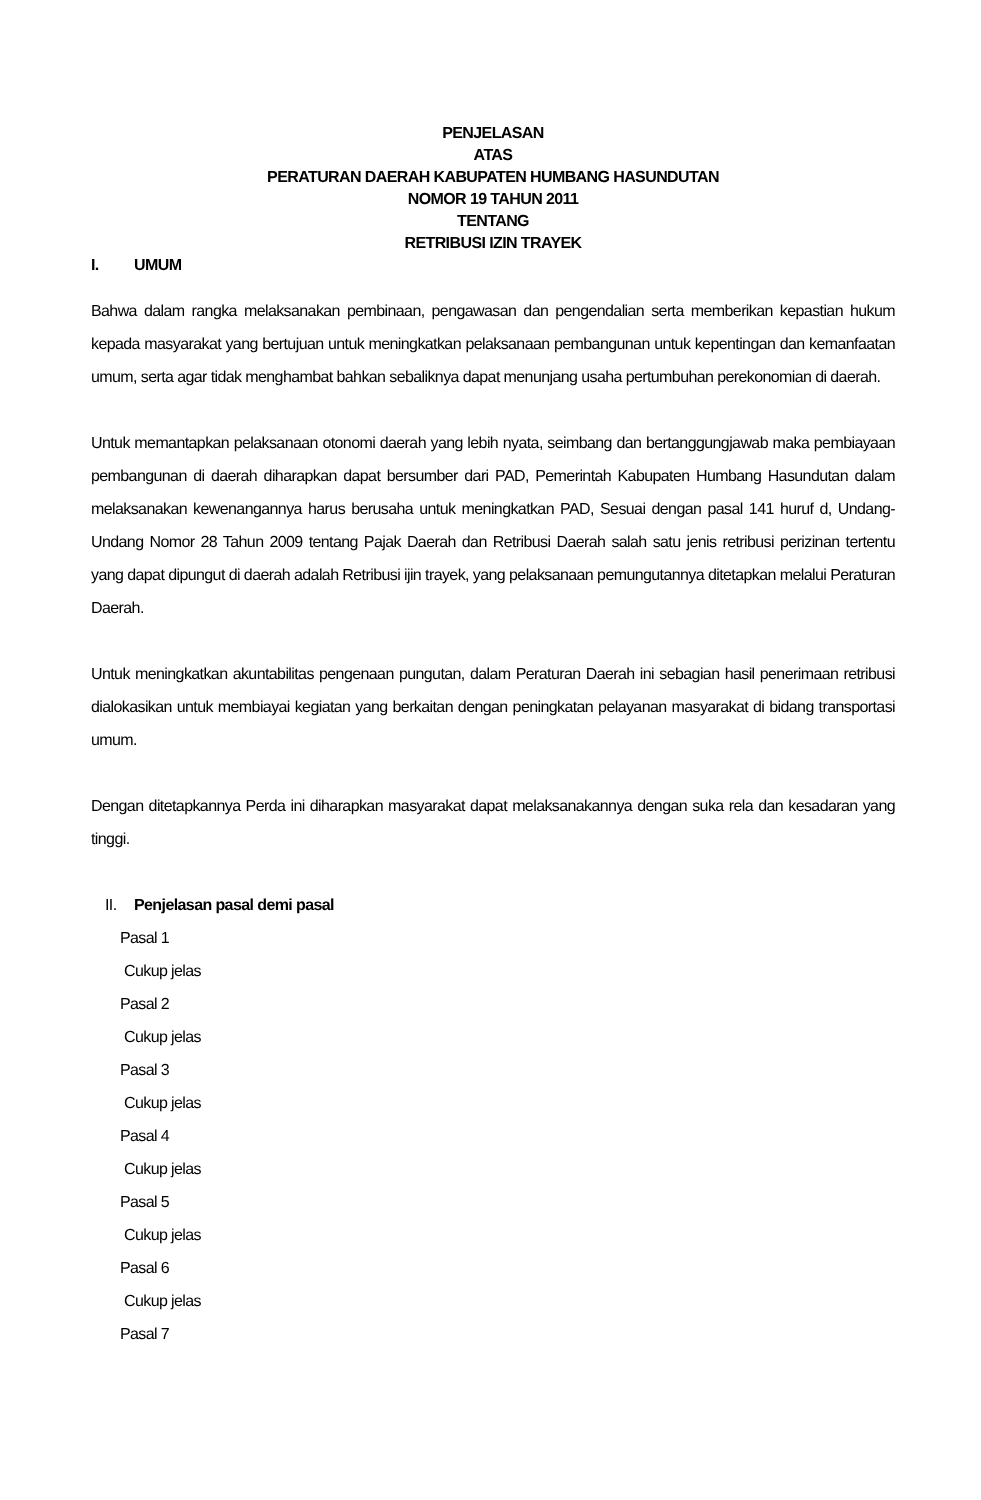PENJELASAN
ATAS
PERATURAN DAERAH KABUPATEN HUMBANG HASUNDUTAN
NOMOR 19 TAHUN 2011
TENTANG
RETRIBUSI IZIN TRAYEK
I. UMUM
Bahwa dalam rangka melaksanakan pembinaan, pengawasan dan pengendalian serta memberikan kepastian hukum kepada masyarakat yang bertujuan untuk meningkatkan pelaksanaan pembangunan untuk kepentingan dan kemanfaatan umum, serta agar tidak menghambat bahkan sebaliknya dapat menunjang usaha pertumbuhan perekonomian di daerah.
Untuk memantapkan pelaksanaan otonomi daerah yang lebih nyata, seimbang dan bertanggungjawab maka pembiayaan pembangunan di daerah diharapkan dapat bersumber dari PAD, Pemerintah Kabupaten Humbang Hasundutan dalam melaksanakan kewenangannya harus berusaha untuk meningkatkan PAD, Sesuai dengan pasal 141 huruf d, Undang-Undang Nomor 28 Tahun 2009 tentang Pajak Daerah dan Retribusi Daerah salah satu jenis retribusi perizinan tertentu yang dapat dipungut di daerah adalah Retribusi ijin trayek, yang pelaksanaan pemungutannya ditetapkan melalui Peraturan Daerah.
Untuk meningkatkan akuntabilitas pengenaan pungutan, dalam Peraturan Daerah ini sebagian hasil penerimaan retribusi dialokasikan untuk membiayai kegiatan yang berkaitan dengan peningkatan pelayanan masyarakat di bidang transportasi umum.
Dengan ditetapkannya Perda ini diharapkan masyarakat dapat melaksanakannya dengan suka rela dan kesadaran yang tinggi.
II. Penjelasan pasal demi pasal
Pasal 1
Cukup jelas
Pasal 2
Cukup jelas
Pasal 3
Cukup jelas
Pasal 4
Cukup jelas
Pasal 5
Cukup jelas
Pasal 6
Cukup jelas
Pasal 7